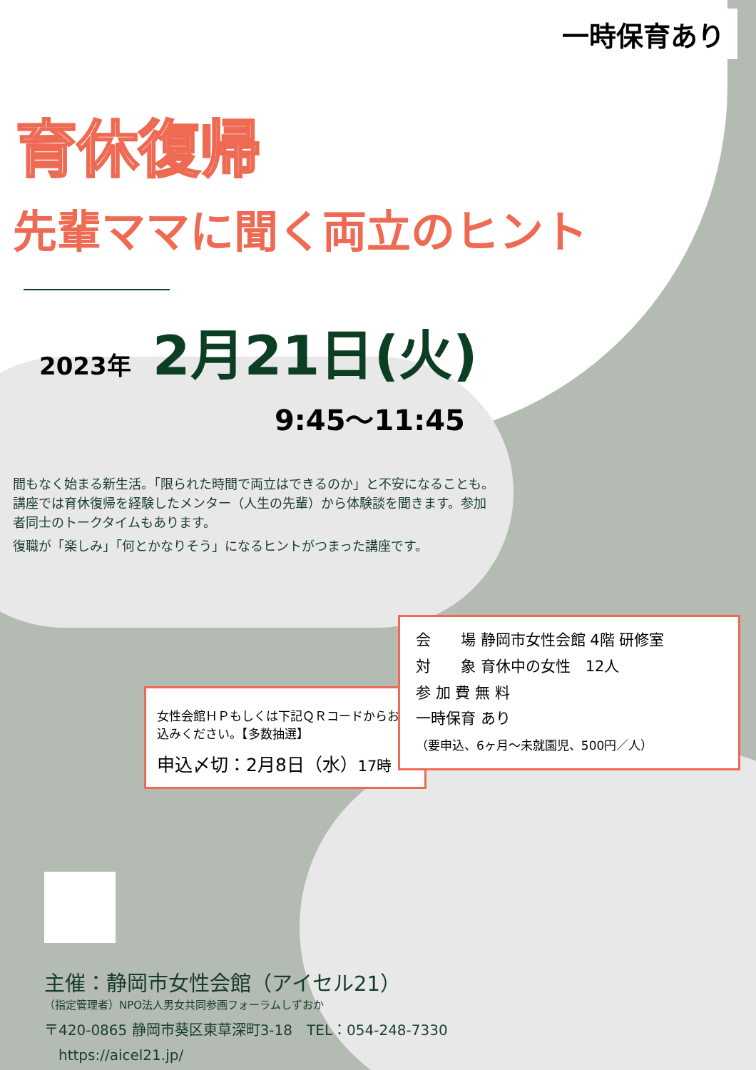一時保育あり
育休復帰
先輩ママに聞く両立のヒント
2023年 2月21日(火)
9:45〜11:45
間もなく始まる新生活。「限られた時間で両立はできるのか」と不安になることも。講座では育休復帰を経験したメンター（人生の先輩）から体験談を聞きます。参加者同士のトークタイムもあります。
復職が「楽しみ」「何とかなりそう」になるヒントがつまった講座です。
女性会館ＨＰもしくは下記ＱＲコードからお申込みください。【多数抽選】
申込〆切：2月8日（水）17時
会　　場 静岡市女性会館 4階 研修室
対　　象 育休中の女性　12人
参 加 費 無 料
一時保育 あり
（要申込、6ヶ月〜未就園児、500円／人）
主催：静岡市女性会館（アイセル21）
（指定管理者）NPO法人男女共同参画フォーラムしずおか
〒420-0865 静岡市葵区東草深町3-18　TEL：054-248-7330
https://aicel21.jp/